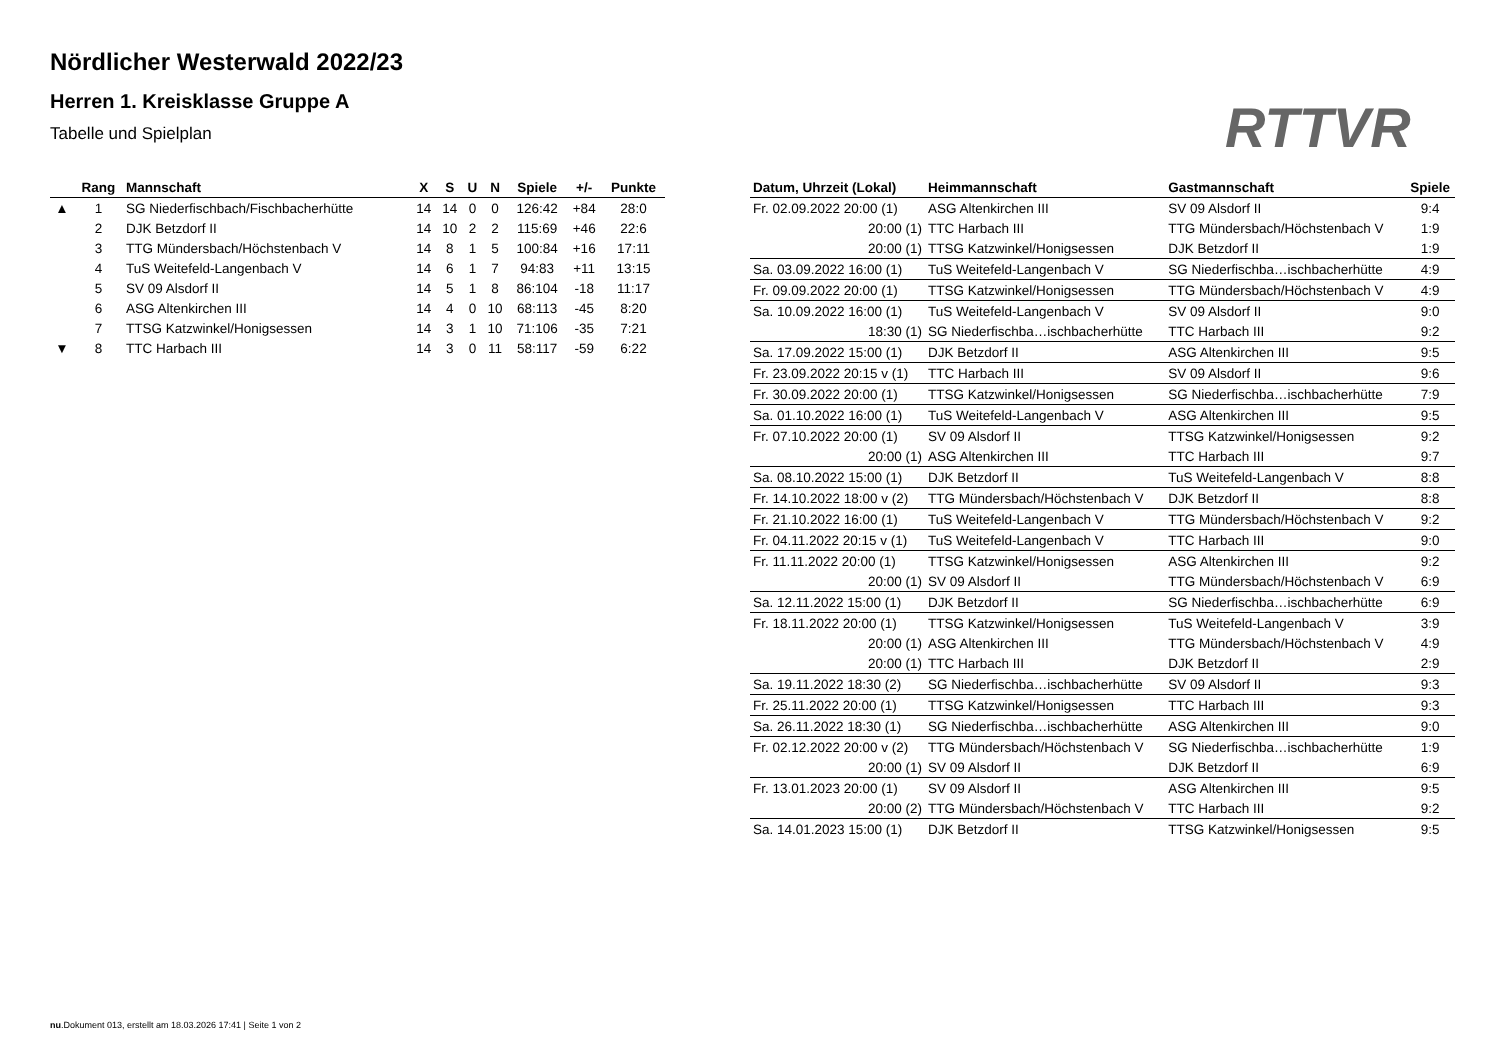Nördlicher Westerwald 2022/23
Herren 1. Kreisklasse Gruppe A
Tabelle und Spielplan RTTVR
| | Rang | Mannschaft | X | S | U | N | Spiele | +/- | Punkte |
| --- | --- | --- | --- | --- | --- | --- | --- | --- | --- |
| ▲ | 1 | SG Niederfischbach/Fischbacherhütte | 14 | 14 | 0 | 0 | 126:42 | +84 | 28:0 |
| | 2 | DJK Betzdorf II | 14 | 10 | 2 | 2 | 115:69 | +46 | 22:6 |
| | 3 | TTG Mündersbach/Höchstenbach V | 14 | 8 | 1 | 5 | 100:84 | +16 | 17:11 |
| | 4 | TuS Weitefeld-Langenbach V | 14 | 6 | 1 | 7 | 94:83 | +11 | 13:15 |
| | 5 | SV 09 Alsdorf II | 14 | 5 | 1 | 8 | 86:104 | -18 | 11:17 |
| | 6 | ASG Altenkirchen III | 14 | 4 | 0 | 10 | 68:113 | -45 | 8:20 |
| | 7 | TTSG Katzwinkel/Honigsessen | 14 | 3 | 1 | 10 | 71:106 | -35 | 7:21 |
| ▼ | 8 | TTC Harbach III | 14 | 3 | 0 | 11 | 58:117 | -59 | 6:22 |
| Datum, Uhrzeit (Lokal) | Heimmannschaft | Gastmannschaft | Spiele |
| --- | --- | --- | --- |
| Fr. 02.09.2022 20:00 (1) | ASG Altenkirchen III | SV 09 Alsdorf II | 9:4 |
| 20:00 (1) | TTC Harbach III | TTG Mündersbach/Höchstenbach V | 1:9 |
| 20:00 (1) | TTSG Katzwinkel/Honigsessen | DJK Betzdorf II | 1:9 |
| Sa. 03.09.2022 16:00 (1) | TuS Weitefeld-Langenbach V | SG Niederfischba…ischbacherhütte | 4:9 |
| Fr. 09.09.2022 20:00 (1) | TTSG Katzwinkel/Honigsessen | TTG Mündersbach/Höchstenbach V | 4:9 |
| Sa. 10.09.2022 16:00 (1) | TuS Weitefeld-Langenbach V | SV 09 Alsdorf II | 9:0 |
| 18:30 (1) | SG Niederfischba…ischbacherhütte | TTC Harbach III | 9:2 |
| Sa. 17.09.2022 15:00 (1) | DJK Betzdorf II | ASG Altenkirchen III | 9:5 |
| Fr. 23.09.2022 20:15 v (1) | TTC Harbach III | SV 09 Alsdorf II | 9:6 |
| Fr. 30.09.2022 20:00 (1) | TTSG Katzwinkel/Honigsessen | SG Niederfischba…ischbacherhütte | 7:9 |
| Sa. 01.10.2022 16:00 (1) | TuS Weitefeld-Langenbach V | ASG Altenkirchen III | 9:5 |
| Fr. 07.10.2022 20:00 (1) | SV 09 Alsdorf II | TTSG Katzwinkel/Honigsessen | 9:2 |
| 20:00 (1) | ASG Altenkirchen III | TTC Harbach III | 9:7 |
| Sa. 08.10.2022 15:00 (1) | DJK Betzdorf II | TuS Weitefeld-Langenbach V | 8:8 |
| Fr. 14.10.2022 18:00 v (2) | TTG Mündersbach/Höchstenbach V | DJK Betzdorf II | 8:8 |
| Fr. 21.10.2022 16:00 (1) | TuS Weitefeld-Langenbach V | TTG Mündersbach/Höchstenbach V | 9:2 |
| Fr. 04.11.2022 20:15 v (1) | TuS Weitefeld-Langenbach V | TTC Harbach III | 9:0 |
| Fr. 11.11.2022 20:00 (1) | TTSG Katzwinkel/Honigsessen | ASG Altenkirchen III | 9:2 |
| 20:00 (1) | SV 09 Alsdorf II | TTG Mündersbach/Höchstenbach V | 6:9 |
| Sa. 12.11.2022 15:00 (1) | DJK Betzdorf II | SG Niederfischba…ischbacherhütte | 6:9 |
| Fr. 18.11.2022 20:00 (1) | TTSG Katzwinkel/Honigsessen | TuS Weitefeld-Langenbach V | 3:9 |
| 20:00 (1) | ASG Altenkirchen III | TTG Mündersbach/Höchstenbach V | 4:9 |
| 20:00 (1) | TTC Harbach III | DJK Betzdorf II | 2:9 |
| Sa. 19.11.2022 18:30 (2) | SG Niederfischba…ischbacherhütte | SV 09 Alsdorf II | 9:3 |
| Fr. 25.11.2022 20:00 (1) | TTSG Katzwinkel/Honigsessen | TTC Harbach III | 9:3 |
| Sa. 26.11.2022 18:30 (1) | SG Niederfischba…ischbacherhütte | ASG Altenkirchen III | 9:0 |
| Fr. 02.12.2022 20:00 v (2) | TTG Mündersbach/Höchstenbach V | SG Niederfischba…ischbacherhütte | 1:9 |
| 20:00 (1) | SV 09 Alsdorf II | DJK Betzdorf II | 6:9 |
| Fr. 13.01.2023 20:00 (1) | SV 09 Alsdorf II | ASG Altenkirchen III | 9:5 |
| 20:00 (2) | TTG Mündersbach/Höchstenbach V | TTC Harbach III | 9:2 |
| Sa. 14.01.2023 15:00 (1) | DJK Betzdorf II | TTSG Katzwinkel/Honigsessen | 9:5 |
nu.Dokument 013, erstellt am 18.03.2026 17:41 | Seite 1 von 2